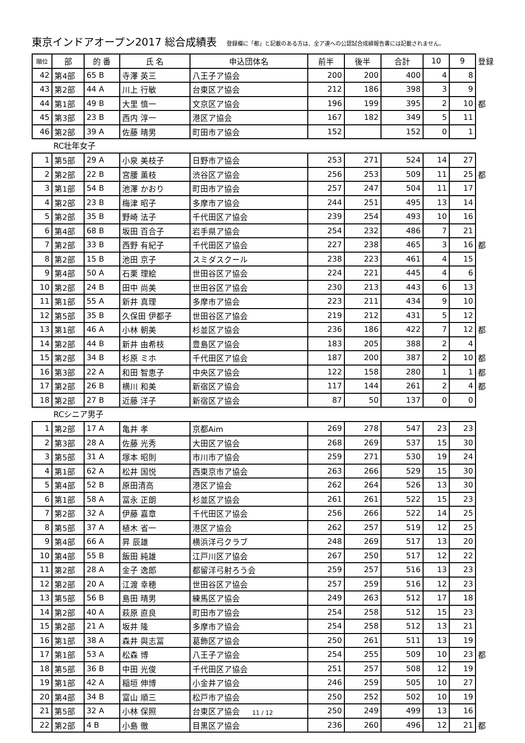東京インドアオープン2017 総合成績表
登録欄に「都」と記載のある方は、全ア連への公認試合成績報告書には記載されません。
| 順位 | 部 | 的 番 | 氏 名 | 申込団体名 | 前半 | 後半 | 合計 | 10 | 9 | 登録 |
| 42 | 第4部 | 65 B | 寺澤 英三 | 八王子ア協会 | 200 | 200 | 400 | 4 | 8 | |
| 43 | 第2部 | 44 A | 川上 行敏 | 台東区ア協会 | 212 | 186 | 398 | 3 | 9 | |
| 44 | 第1部 | 49 B | 大里 慎一 | 文京区ア協会 | 196 | 199 | 395 | 2 | 10 | 都 |
| 45 | 第3部 | 23 B | 西内 淳一 | 港区ア協会 | 167 | 182 | 349 | 5 | 11 | |
| 46 | 第2部 | 39 A | 佐藤 晴男 | 町田市ア協会 | 152 | | 152 | 0 | 1 | |
RC壮年女子
| 1 | 第5部 | 29 A | 小泉 美枝子 | 日野市ア協会 | 253 | 271 | 524 | 14 | 27 | |
| 2 | 第2部 | 22 B | 宮腰 薫枝 | 渋谷区ア協会 | 256 | 253 | 509 | 11 | 25 | 都 |
| 3 | 第1部 | 54 B | 池澤 かおり | 町田市ア協会 | 257 | 247 | 504 | 11 | 17 | |
| 4 | 第2部 | 23 B | 梅津 昭子 | 多摩市ア協会 | 244 | 251 | 495 | 13 | 14 | |
| 5 | 第2部 | 35 B | 野崎 法子 | 千代田区ア協会 | 239 | 254 | 493 | 10 | 16 | |
| 6 | 第4部 | 68 B | 坂田 百合子 | 岩手県ア協会 | 254 | 232 | 486 | 7 | 21 | |
| 7 | 第2部 | 33 B | 西野 有紀子 | 千代田区ア協会 | 227 | 238 | 465 | 3 | 16 | 都 |
| 8 | 第2部 | 15 B | 池田 京子 | スミダスクール | 238 | 223 | 461 | 4 | 15 | |
| 9 | 第4部 | 50 A | 石栗 理絵 | 世田谷区ア協会 | 224 | 221 | 445 | 4 | 6 | |
| 10 | 第2部 | 24 B | 田中 尚美 | 世田谷区ア協会 | 230 | 213 | 443 | 6 | 13 | |
| 11 | 第1部 | 55 A | 新井 真理 | 多摩市ア協会 | 223 | 211 | 434 | 9 | 10 | |
| 12 | 第5部 | 35 B | 久保田 伊都子 | 世田谷区ア協会 | 219 | 212 | 431 | 5 | 12 | |
| 13 | 第1部 | 46 A | 小林 朝美 | 杉並区ア協会 | 236 | 186 | 422 | 7 | 12 | 都 |
| 14 | 第2部 | 44 B | 新井 由希枝 | 豊島区ア協会 | 183 | 205 | 388 | 2 | 4 | |
| 15 | 第2部 | 34 B | 杉原 ミホ | 千代田区ア協会 | 187 | 200 | 387 | 2 | 10 | 都 |
| 16 | 第3部 | 22 A | 和田 智恵子 | 中央区ア協会 | 122 | 158 | 280 | 1 | 1 | 都 |
| 17 | 第2部 | 26 B | 横川 和美 | 新宿区ア協会 | 117 | 144 | 261 | 2 | 4 | 都 |
| 18 | 第2部 | 27 B | 近藤 洋子 | 新宿区ア協会 | 87 | 50 | 137 | 0 | 0 | |
RCシニア男子
| 1 | 第2部 | 17 A | 亀井 孝 | 京都Aim | 269 | 278 | 547 | 23 | 23 | |
| 2 | 第3部 | 28 A | 佐藤 光秀 | 大田区ア協会 | 268 | 269 | 537 | 15 | 30 | |
| 3 | 第5部 | 31 A | 塚本 昭則 | 市川市ア協会 | 259 | 271 | 530 | 19 | 24 | |
| 4 | 第1部 | 62 A | 松井 国悦 | 西東京市ア協会 | 263 | 266 | 529 | 15 | 30 | |
| 5 | 第4部 | 52 B | 原田清高 | 港区ア協会 | 262 | 264 | 526 | 13 | 30 | |
| 6 | 第1部 | 58 A | 冨永 正朗 | 杉並区ア協会 | 261 | 261 | 522 | 15 | 23 | |
| 7 | 第2部 | 32 A | 伊藤 嘉章 | 千代田区ア協会 | 256 | 266 | 522 | 14 | 25 | |
| 8 | 第5部 | 37 A | 植木 省一 | 港区ア協会 | 262 | 257 | 519 | 12 | 25 | |
| 9 | 第4部 | 66 A | 昇 辰雄 | 横浜洋弓クラブ | 248 | 269 | 517 | 13 | 20 | |
| 10 | 第4部 | 55 B | 飯田 純雄 | 江戸川区ア協会 | 267 | 250 | 517 | 12 | 22 | |
| 11 | 第2部 | 28 A | 金子 逸郎 | 都留洋弓射ろう会 | 259 | 257 | 516 | 13 | 23 | |
| 12 | 第2部 | 20 A | 江渡 幸穂 | 世田谷区ア協会 | 257 | 259 | 516 | 12 | 23 | |
| 13 | 第5部 | 56 B | 島田 晴男 | 練馬区ア協会 | 249 | 263 | 512 | 17 | 18 | |
| 14 | 第2部 | 40 A | 萩原 直良 | 町田市ア協会 | 254 | 258 | 512 | 15 | 23 | |
| 15 | 第2部 | 21 A | 坂井 隆 | 多摩市ア協会 | 254 | 258 | 512 | 13 | 21 | |
| 16 | 第1部 | 38 A | 森井 與志冨 | 葛飾区ア協会 | 250 | 261 | 511 | 13 | 19 | |
| 17 | 第1部 | 53 A | 松森 博 | 八王子ア協会 | 254 | 255 | 509 | 10 | 23 | 都 |
| 18 | 第5部 | 36 B | 中田 光俊 | 千代田区ア協会 | 251 | 257 | 508 | 12 | 19 | |
| 19 | 第1部 | 42 A | 稲垣 伸博 | 小金井ア協会 | 246 | 259 | 505 | 10 | 27 | |
| 20 | 第4部 | 34 B | 富山 順三 | 松戸市ア協会 | 250 | 252 | 502 | 10 | 19 | |
| 21 | 第5部 | 32 A | 小林 保照 | 台東区ア協会 | 250 | 249 | 499 | 13 | 16 | |
| 22 | 第2部 | 4 B | 小島 徹 | 目黒区ア協会 | 236 | 260 | 496 | 12 | 21 | 都 |
11 / 12